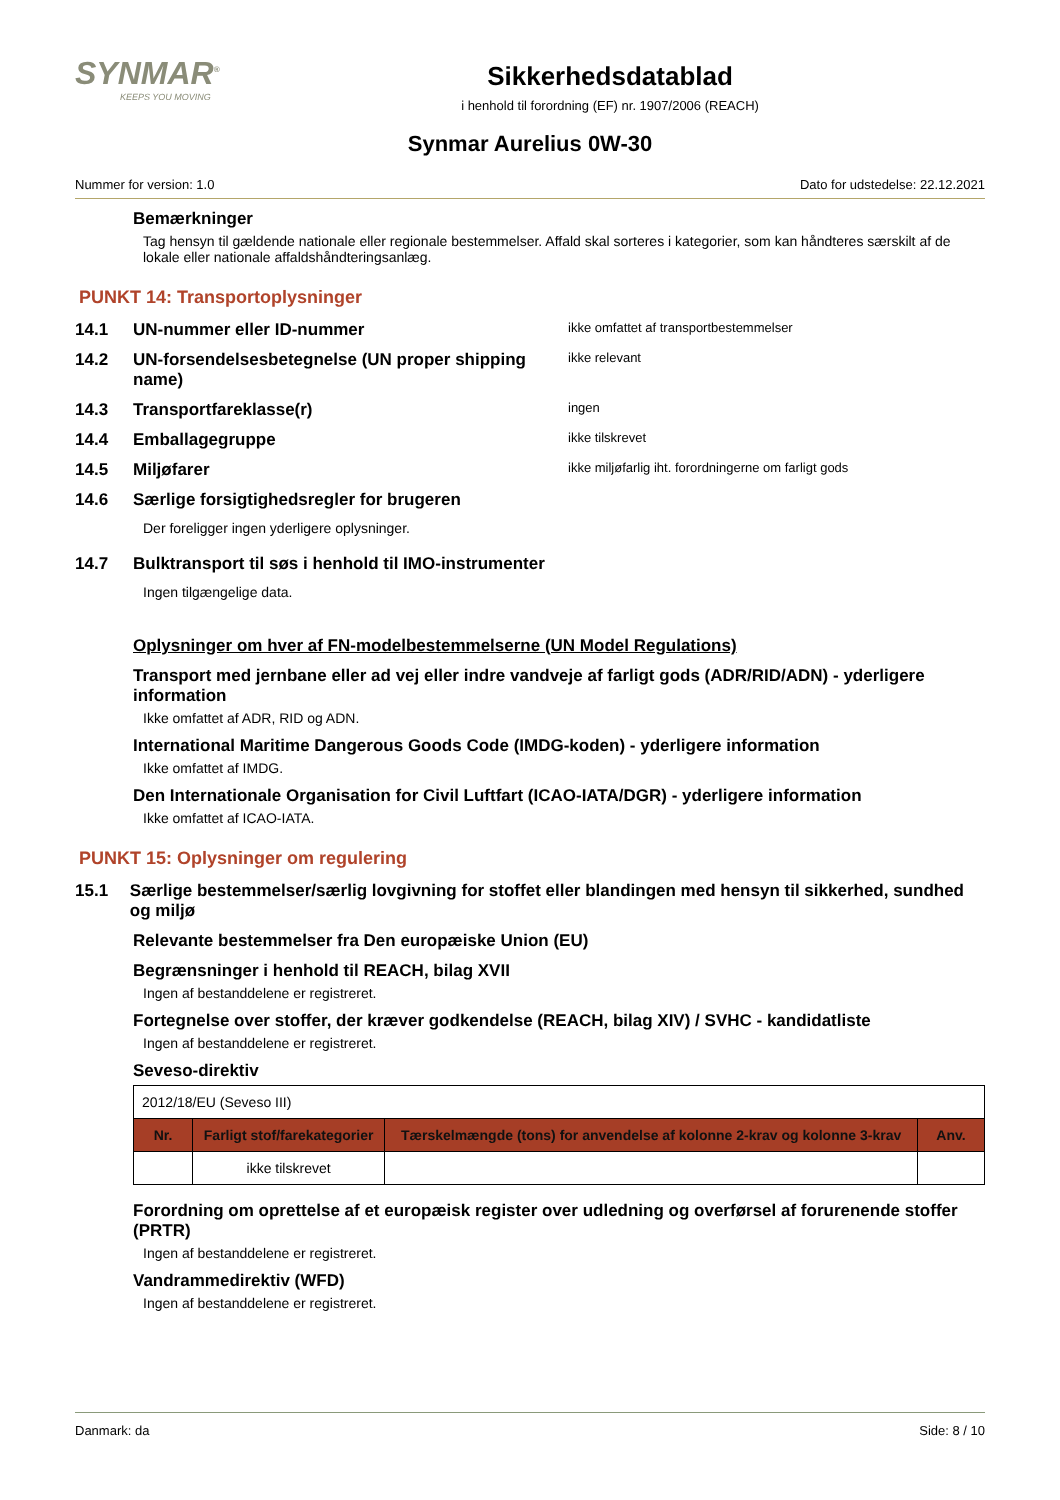SYNMAR<sup>®</sup>
KEEPS YOU MOVING
Sikkerhedsdatablad
i henhold til forordning (EF) nr. 1907/2006 (REACH)
Synmar Aurelius 0W-30
Nummer for version: 1.0 Dato for udstedelse: 22.12.2021
Bemærkninger
Tag hensyn til gældende nationale eller regionale bestemmelser. Affald skal sorteres i kategorier, som kan håndteres særskilt af de lokale eller nationale affaldshåndteringsanlæg.
PUNKT 14: Transportoplysninger
14.1 UN-nummer eller ID-nummer ikke omfattet af transportbestemmelser
14.2 UN-forsendelsesbetegnelse (UN proper shipping name) ikke relevant
14.3 Transportfareklasse(r) ingen
14.4 Emballagegruppe ikke tilskrevet
14.5 Miljøfarer ikke miljøfarlig iht. forordningerne om farligt gods
14.6 Særlige forsigtighedsregler for brugeren
Der foreligger ingen yderligere oplysninger.
14.7 Bulktransport til søs i henhold til IMO-instrumenter
Ingen tilgængelige data.
Oplysninger om hver af FN-modelbestemmelserne (UN Model Regulations)
Transport med jernbane eller ad vej eller indre vandveje af farligt gods (ADR/RID/ADN) - yderligere information
Ikke omfattet af ADR, RID og ADN.
International Maritime Dangerous Goods Code (IMDG-koden) - yderligere information
Ikke omfattet af IMDG.
Den Internationale Organisation for Civil Luftfart (ICAO-IATA/DGR) - yderligere information
Ikke omfattet af ICAO-IATA.
PUNKT 15: Oplysninger om regulering
15.1 Særlige bestemmelser/særlig lovgivning for stoffet eller blandingen med hensyn til sikkerhed, sundhed og miljø
Relevante bestemmelser fra Den europæiske Union (EU)
Begrænsninger i henhold til REACH, bilag XVII
Ingen af bestanddelene er registreret.
Fortegnelse over stoffer, der kræver godkendelse (REACH, bilag XIV) / SVHC - kandidatliste
Ingen af bestanddelene er registreret.
Seveso-direktiv
| 2012/18/EU (Seveso III) | | | |
| Nr. | Farligt stof/farekategorier | Tærskelmængde (tons) for anvendelse af kolonne 2-krav og kolonne 3-krav | Anv. |
| | ikke tilskrevet | | |
Forordning om oprettelse af et europæisk register over udledning og overførsel af forurenende stoffer (PRTR)
Ingen af bestanddelene er registreret.
Vandrammedirektiv (WFD)
Ingen af bestanddelene er registreret.
Danmark: da Side: 8 / 10